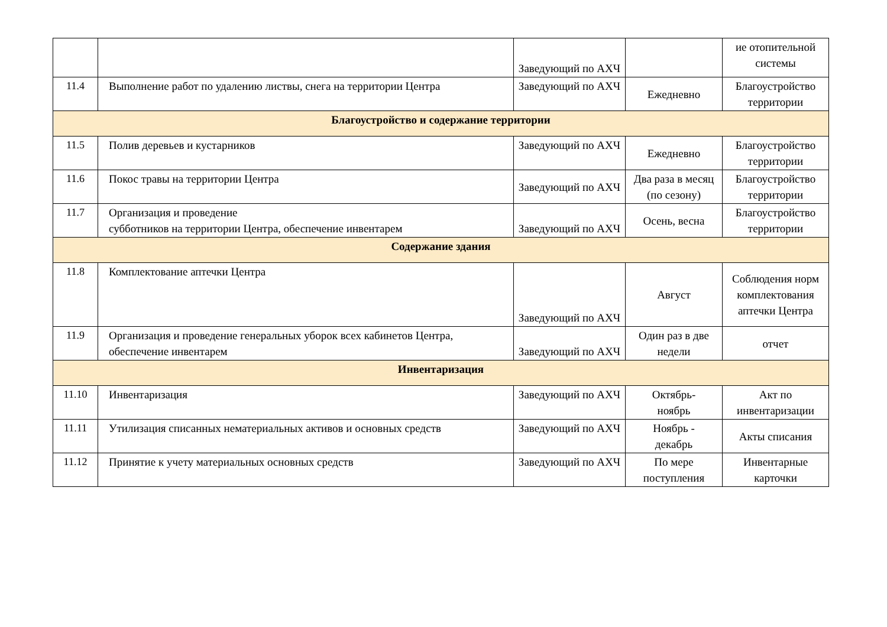| | | Заведующий по АХЧ | | ие отопительной системы |
| 11.4 | Выполнение работ по удалению листвы, снега на территории Центра | Заведующий по АХЧ | Ежедневно | Благоустройство территории |
| Благоустройство и содержание территории | | | | |
| 11.5 | Полив деревьев и кустарников | Заведующий по АХЧ | Ежедневно | Благоустройство территории |
| 11.6 | Покос травы на территории Центра | Заведующий по АХЧ | Два раза в месяц (по сезону) | Благоустройство территории |
| 11.7 | Организация и проведение субботников на территории Центра, обеспечение инвентарем | Заведующий по АХЧ | Осень, весна | Благоустройство территории |
| Содержание здания | | | | |
| 11.8 | Комплектование аптечки Центра | Заведующий по АХЧ | Август | Соблюдения норм комплектования аптечки Центра |
| 11.9 | Организация и проведение генеральных уборок всех кабинетов Центра, обеспечение инвентарем | Заведующий по АХЧ | Один раз в две недели | отчет |
| Инвентаризация | | | | |
| 11.10 | Инвентаризация | Заведующий по АХЧ | Октябрь- ноябрь | Акт по инвентаризации |
| 11.11 | Утилизация списанных нематериальных активов и основных средств | Заведующий по АХЧ | Ноябрь - декабрь | Акты списания |
| 11.12 | Принятие к учету материальных основных средств | Заведующий по АХЧ | По мере поступления | Инвентарные карточки |